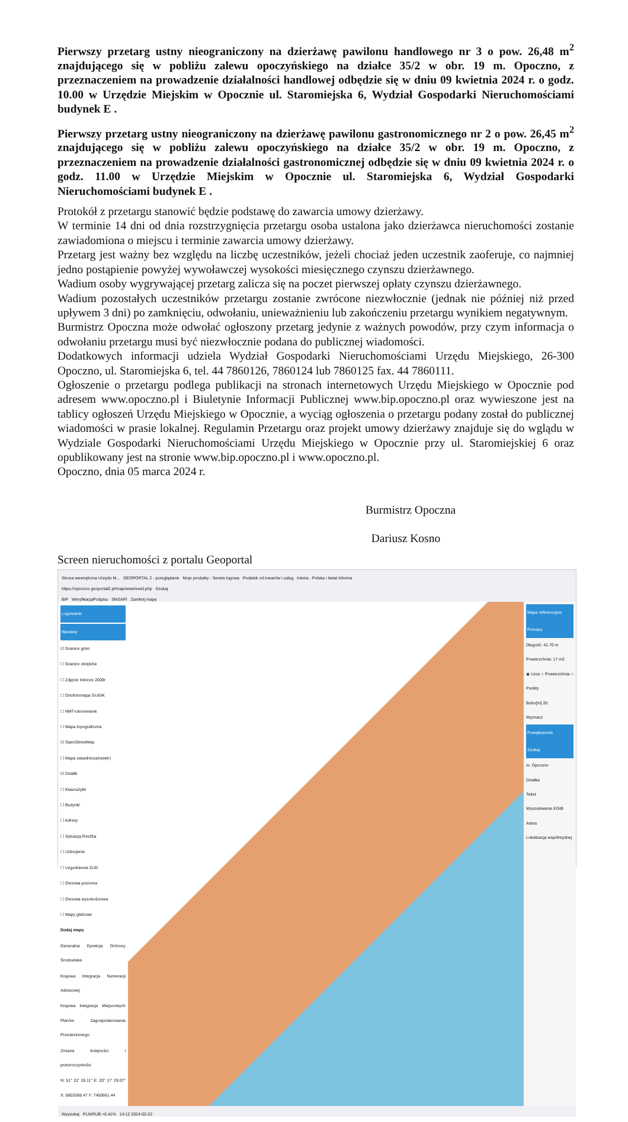Pierwszy przetarg ustny nieograniczony na dzierżawę pawilonu handlowego nr 3 o pow. 26,48 m<sup>2</sup> znajdującego się w pobliżu zalewu opoczyńskiego na działce 35/2 w obr. 19 m. Opoczno, z przeznaczeniem na prowadzenie działalności handlowej odbędzie się w dniu 09 kwietnia 2024 r. o godz. 10.00 w Urzędzie Miejskim w Opocznie ul. Staromiejska 6, Wydział Gospodarki Nieruchomościami budynek E .
Pierwszy przetarg ustny nieograniczony na dzierżawę pawilonu gastronomicznego nr 2 o pow. 26,45 m<sup>2</sup> znajdującego się w pobliżu zalewu opoczyńskiego na działce 35/2 w obr. 19 m. Opoczno, z przeznaczeniem na prowadzenie działalności gastronomicznej odbędzie się w dniu 09 kwietnia 2024 r. o godz. 11.00 w Urzędzie Miejskim w Opocznie ul. Staromiejska 6, Wydział Gospodarki Nieruchomościami budynek E .
Protokół z przetargu stanowić będzie podstawę do zawarcia umowy dzierżawy.
W terminie 14 dni od dnia rozstrzygnięcia przetargu osoba ustalona jako dzierżawca nieruchomości zostanie zawiadomiona o miejscu i terminie zawarcia umowy dzierżawy.
Przetarg jest ważny bez względu na liczbę uczestników, jeżeli chociaż jeden uczestnik zaoferuje, co najmniej jedno postąpienie powyżej wywoławczej wysokości miesięcznego czynszu dzierżawnego.
Wadium osoby wygrywającej przetarg zalicza się na poczet pierwszej opłaty czynszu dzierżawnego.
Wadium pozostałych uczestników przetargu zostanie zwrócone niezwłocznie (jednak nie później niż przed upływem 3 dni) po zamknięciu, odwołaniu, unieważnieniu lub zakończeniu przetargu wynikiem negatywnym.
Burmistrz Opoczna może odwołać ogłoszony przetarg jedynie z ważnych powodów, przy czym informacja o odwołaniu przetargu musi być niezwłocznie podana do publicznej wiadomości.
Dodatkowych informacji udziela Wydział Gospodarki Nieruchomościami Urzędu Miejskiego, 26-300 Opoczno, ul. Staromiejska 6, tel. 44 7860126, 7860124 lub 7860125 fax. 44 7860111.
Ogłoszenie o przetargu podlega publikacji na stronach internetowych Urzędu Miejskiego w Opocznie pod adresem www.opoczno.pl i Biuletynie Informacji Publicznej www.bip.opoczno.pl oraz wywieszone jest na tablicy ogłoszeń Urzędu Miejskiego w Opocznie, a wyciąg ogłoszenia o przetargu podany został do publicznej wiadomości w prasie lokalnej. Regulamin Przetargu oraz projekt umowy dzierżawy znajduje się do wglądu w Wydziale Gospodarki Nieruchomościami Urzędu Miejskiego w Opocznie przy ul. Staromiejskiej 6 oraz opublikowany jest na stronie www.bip.opoczno.pl i www.opoczno.pl.
Opoczno, dnia 05 marca 2024 r.
Burmistrz Opoczna
Dariusz Kosno
Screen nieruchomości z portalu Geoportal
Strona wewnętrzna Urzędu M... GEOPORTAL 2 - przeglądanie Moje produkty - Serwis logowa Podatek od towarów i usług Interia - Polska i świat informa
https://opoczno.geoportal2.pl/map/www/ewid.php Szukaj
BIP WeryfikacjaPodpisu SMSAPI Zamknij mapę
Logowanie
Warstwy
☑ Granice gmin
☐ Granice obrębów
☐ Zdjęcie lotnicze 2009r
☐ Ortofotomapa GUGiK
☐ NMT-cieniowanie
☐ Mapa topograficzna
☑ OpenStreetMap
☐ Mapa zasadnicza(raster)
☑ Działki
☐ Klasoużytki
☐ Budynki
☐ Adresy
☐ Sytuacja,Rzeźba
☐ Uzbrojenie
☐ Uzgodnienia ZUD
☐ Osnowa pozioma
☐ Osnowa wysokościowa
☐ Mapy glebowe
Dodaj mapę
Generalna Dyrekcja Ochrony Środowiska
Krajowa Integracja Numeracji Adresowej
Krajowa Integracja Miejscowych Planów Zagospodarowania Przestrzennego
Zmiana kolejności i przezroczystości
N: 51° 22' 19.11" E: 20° 17' 29.07" X: 5603268.47 Y: 7450661.44
Mapa referencyjna
Pomiary
Długość: 41.70 m
Powierzchnia: 17 m2
◉ Linia ○ Powierzchnia ○ Punkty
Bufor[m] 20
Wyznacz
Powiększenia
Szukaj
m. Opoczno
Działka
Tekst
Wyszukiwanie EGIB
Adres
Lokalizacja współrzędnej
Wyszukaj PLN/RUB +0.41% 14:12 2024-02-22